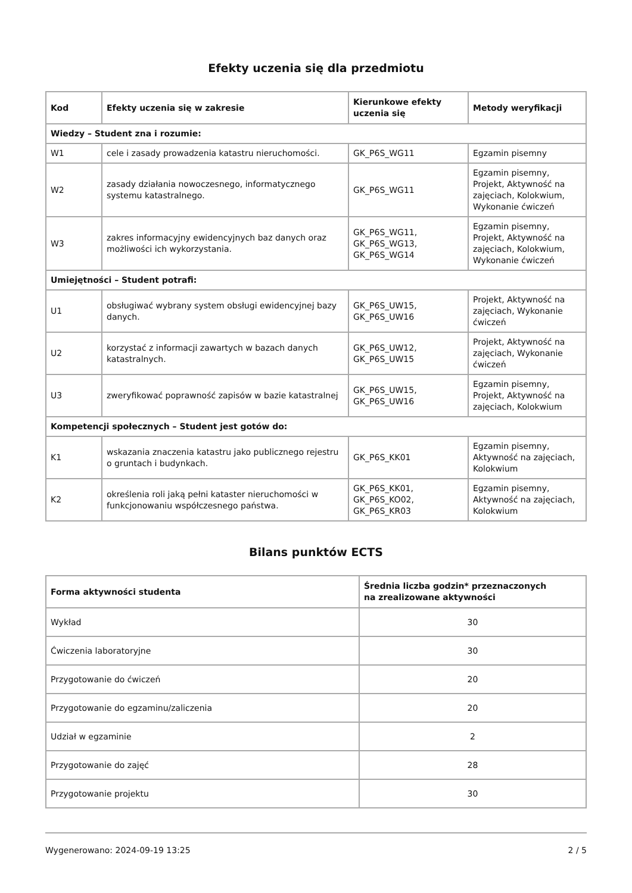Efekty uczenia się dla przedmiotu
| Kod | Efekty uczenia się w zakresie | Kierunkowe efekty uczenia się | Metody weryfikacji |
| --- | --- | --- | --- |
| Wiedzy – Student zna i rozumie: | | | |
| W1 | cele i zasady prowadzenia katastru nieruchomości. | GK_P6S_WG11 | Egzamin pisemny |
| W2 | zasady działania nowoczesnego, informatycznego systemu katastralnego. | GK_P6S_WG11 | Egzamin pisemny, Projekt, Aktywność na zajęciach, Kolokwium, Wykonanie ćwiczeń |
| W3 | zakres informacyjny ewidencyjnych baz danych oraz możliwości ich wykorzystania. | GK_P6S_WG11, GK_P6S_WG13, GK_P6S_WG14 | Egzamin pisemny, Projekt, Aktywność na zajęciach, Kolokwium, Wykonanie ćwiczeń |
| Umiejętności – Student potrafi: | | | |
| U1 | obsługiwać wybrany system obsługi ewidencyjnej bazy danych. | GK_P6S_UW15, GK_P6S_UW16 | Projekt, Aktywność na zajęciach, Wykonanie ćwiczeń |
| U2 | korzystać z informacji zawartych w bazach danych katastralnych. | GK_P6S_UW12, GK_P6S_UW15 | Projekt, Aktywność na zajęciach, Wykonanie ćwiczeń |
| U3 | zweryfikować poprawność zapisów w bazie katastralnej | GK_P6S_UW15, GK_P6S_UW16 | Egzamin pisemny, Projekt, Aktywność na zajęciach, Kolokwium |
| Kompetencji społecznych – Student jest gotów do: | | | |
| K1 | wskazania znaczenia katastru jako publicznego rejestru o gruntach i budynkach. | GK_P6S_KK01 | Egzamin pisemny, Aktywność na zajęciach, Kolokwium |
| K2 | określenia roli jaką pełni kataster nieruchomości w funkcjonowaniu współczesnego państwa. | GK_P6S_KK01, GK_P6S_KO02, GK_P6S_KR03 | Egzamin pisemny, Aktywność na zajęciach, Kolokwium |
Bilans punktów ECTS
| Forma aktywności studenta | Średnia liczba godzin* przeznaczonych na zrealizowane aktywności |
| --- | --- |
| Wykład | 30 |
| Ćwiczenia laboratoryjne | 30 |
| Przygotowanie do ćwiczeń | 20 |
| Przygotowanie do egzaminu/zaliczenia | 20 |
| Udział w egzaminie | 2 |
| Przygotowanie do zajęć | 28 |
| Przygotowanie projektu | 30 |
Wygenerowano: 2024-09-19 13:25 2 / 5